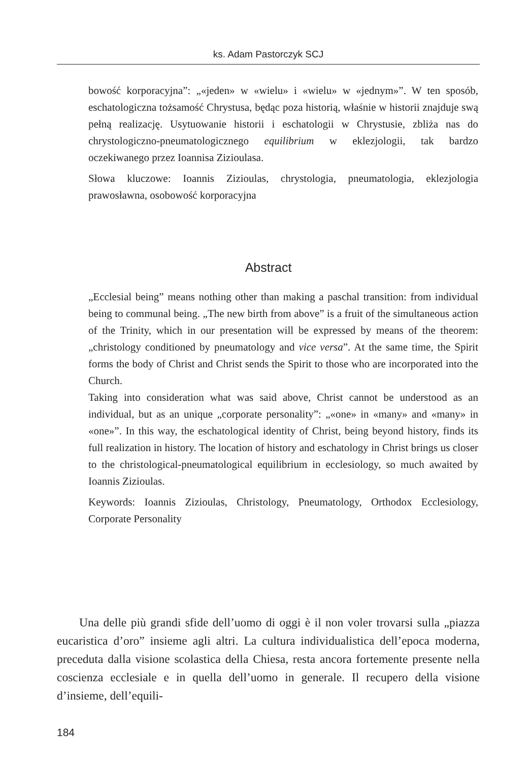ks. Adam Pastorczyk SCJ
bowość korporacyjna”: „«jeden» w «wielu» i «wielu» w «jednym»”. W ten sposób, eschatologiczna tożsamość Chrystusa, będąc poza historią, właśnie w historii znajduje swą pełną realizację. Usytuowanie historii i eschatologii w Chrystusie, zbliża nas do chrystologiczno-pneumatologicznego equilibrium w eklezjologii, tak bardzo oczekiwanego przez Ioannisa Zizioulasa.
Słowa kluczowe: Ioannis Zizioulas, chrystologia, pneumatologia, eklezjologia prawosławna, osobowość korporacyjna
Abstract
„Ecclesial being” means nothing other than making a paschal transition: from individual being to communal being. „The new birth from above” is a fruit of the simultaneous action of the Trinity, which in our presentation will be expressed by means of the theorem: „christology conditioned by pneumatology and vice versa”. At the same time, the Spirit forms the body of Christ and Christ sends the Spirit to those who are incorporated into the Church.
Taking into consideration what was said above, Christ cannot be understood as an individual, but as an unique „corporate personality”: „«one» in «many» and «many» in «one»”. In this way, the eschatological identity of Christ, being beyond history, finds its full realization in history. The location of history and eschatology in Christ brings us closer to the christological-pneumatological equilibrium in ecclesiology, so much awaited by Ioannis Zizioulas.
Keywords: Ioannis Zizioulas, Christology, Pneumatology, Orthodox Ecclesiology, Corporate Personality
Una delle più grandi sfide dell’uomo di oggi è il non voler trovarsi sulla „piazza eucaristica d’oro” insieme agli altri. La cultura individualistica dell’epoca moderna, preceduta dalla visione scolastica della Chiesa, resta ancora fortemente presente nella coscienza ecclesiale e in quella dell’uomo in generale. Il recupero della visione d’insieme, dell’equili-
184